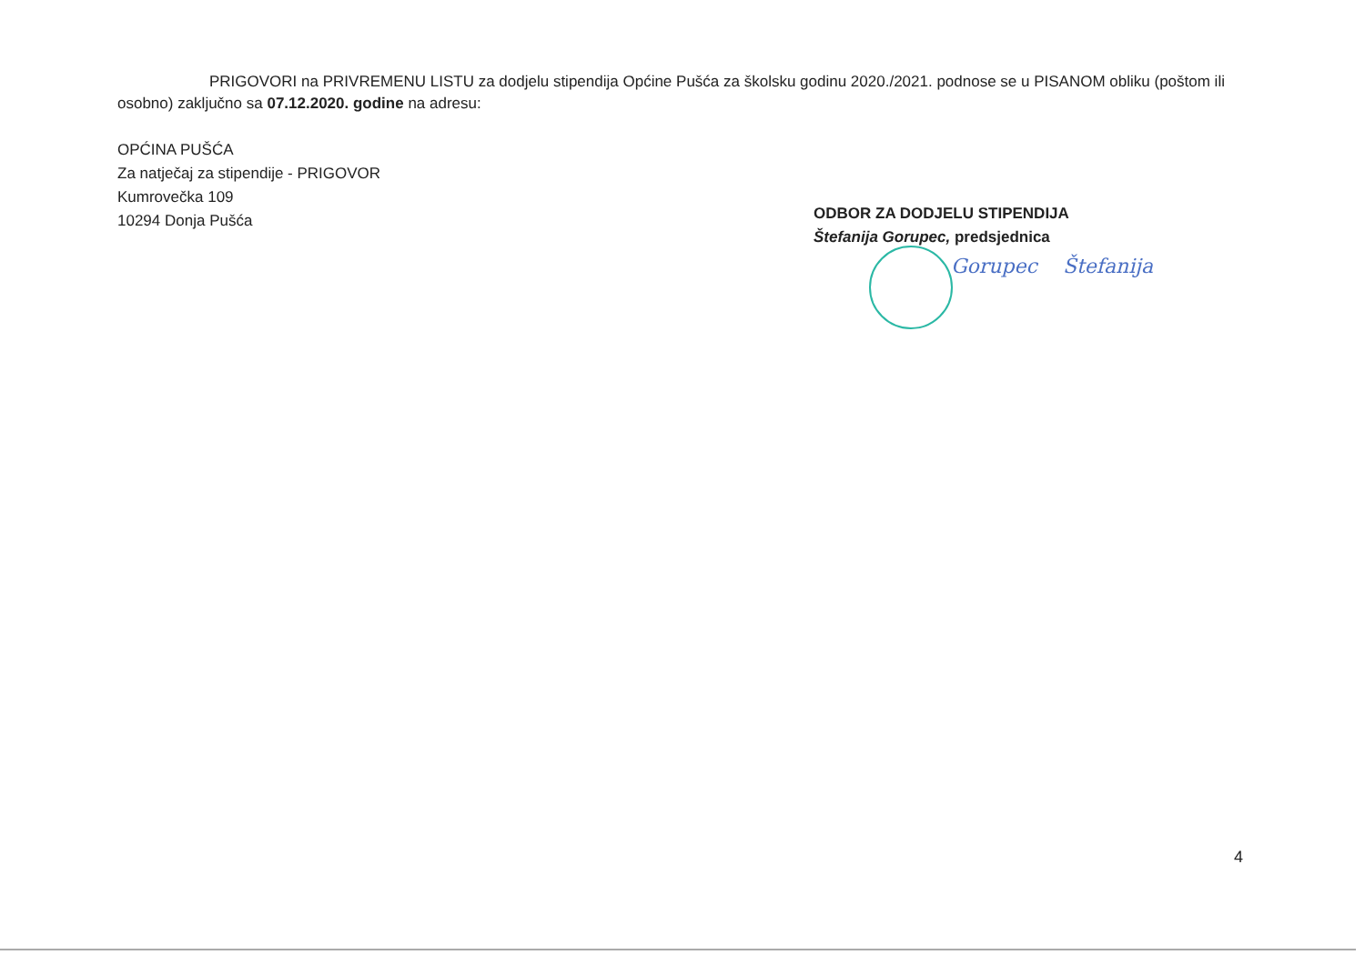PRIGOVORI na PRIVREMENU LISTU za dodjelu stipendija Općine Pušća za školsku godinu 2020./2021. podnose se u PISANOM obliku (poštom ili osobno) zaključno sa 07.12.2020. godine na adresu:
OPĆINA PUŠĆA
Za natječaj za stipendije - PRIGOVOR
Kumrovečka 109
10294 Donja Pušća
ODBOR ZA DODJELU STIPENDIJA
Štefanija Gorupec, predsjednica
Gorupec Štefanija
4